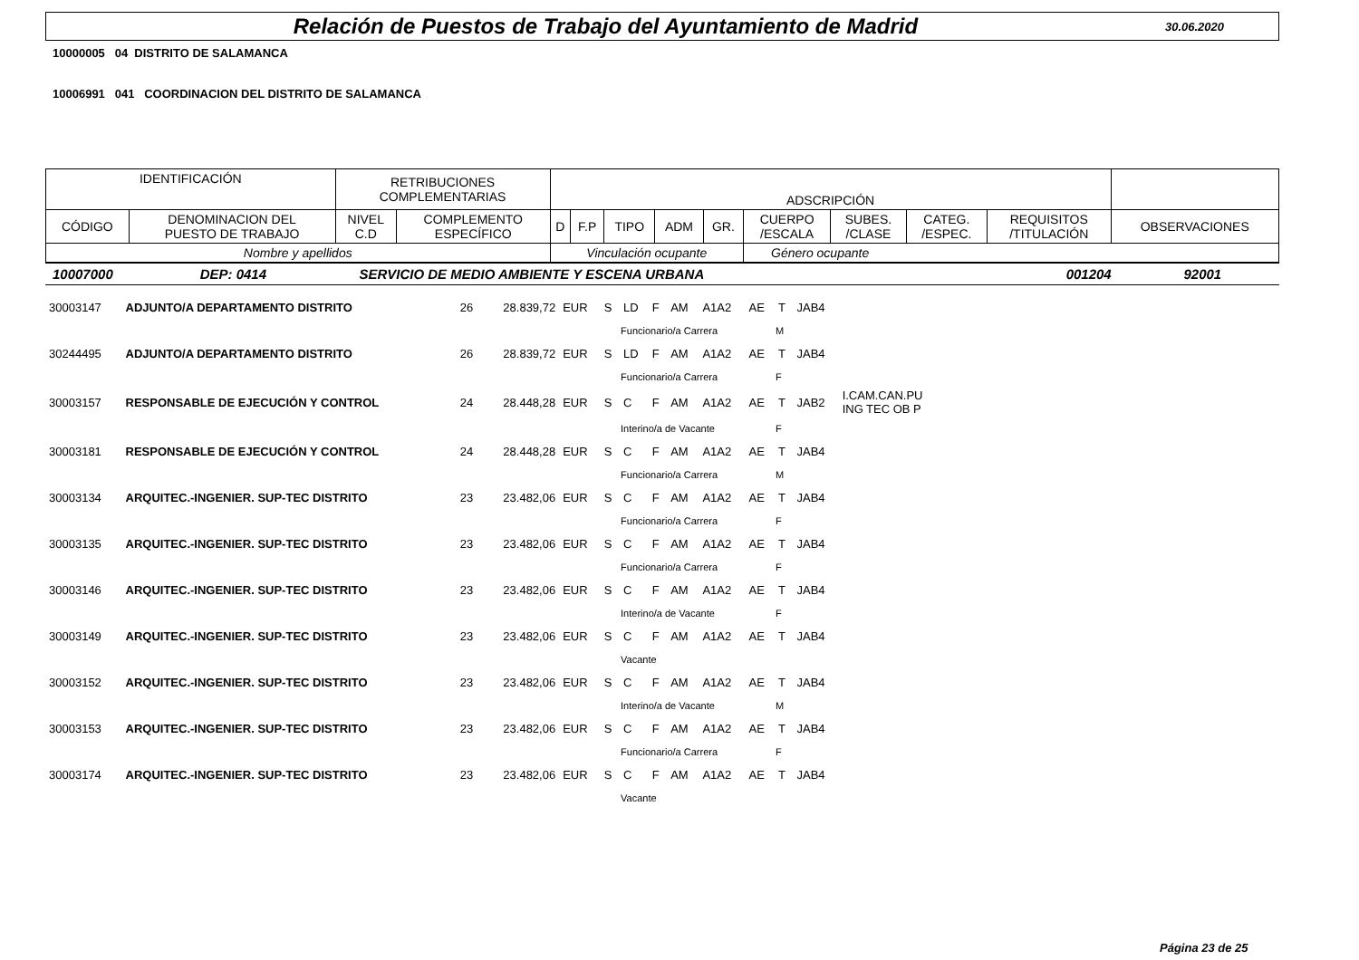Relación de Puestos de Trabajo del Ayuntamiento de Madrid
30.06.2020
10000005 04 DISTRITO DE SALAMANCA
10006991 041 COORDINACION DEL DISTRITO DE SALAMANCA
| IDENTIFICACIÓN | | RETRIBUCIONES COMPLEMENTARIAS | | ADSCRIPCIÓN | | | | | | | | | |
| CÓDIGO | DENOMINACION DEL PUESTO DE TRABAJO | NIVEL C.D | COMPLEMENTO ESPECÍFICO | D | F.P | TIPO | ADM | GR. | CUERPO /ESCALA | SUBES. /CLASE | CATEG. /ESPEC. | REQUISITOS /TITULACIÓN | OBSERVACIONES |
| Nombre y apellidos | | | | Vinculación ocupante | | | | | Género ocupante | | | | |
| 10007000 | DEP: 0414 | SERVICIO DE MEDIO AMBIENTE Y ESCENA URBANA | 001204 | 92001 |
| 30003147 | ADJUNTO/A DEPARTAMENTO DISTRITO | 26 | 28.839,72 | EUR | S | LD | F | AM | A1A2 | AE | T | JAB4 | |
| | | | | | | Funcionario/a Carrera | | | | | M | | |
| 30244495 | ADJUNTO/A DEPARTAMENTO DISTRITO | 26 | 28.839,72 | EUR | S | LD | F | AM | A1A2 | AE | T | JAB4 | |
| | | | | | | Funcionario/a Carrera | | | | | F | | |
| 30003157 | RESPONSABLE DE EJECUCIÓN Y CONTROL | 24 | 28.448,28 | EUR | S | C | F | AM | A1A2 | AE | T | JAB2 | I.CAM.CAN.PU ING TEC OB P |
| | | | | | | Interino/a de Vacante | | | | | F | | |
| 30003181 | RESPONSABLE DE EJECUCIÓN Y CONTROL | 24 | 28.448,28 | EUR | S | C | F | AM | A1A2 | AE | T | JAB4 | |
| | | | | | | Funcionario/a Carrera | | | | | M | | |
| 30003134 | ARQUITEC.-INGENIER. SUP-TEC DISTRITO | 23 | 23.482,06 | EUR | S | C | F | AM | A1A2 | AE | T | JAB4 | |
| | | | | | | Funcionario/a Carrera | | | | | F | | |
| 30003135 | ARQUITEC.-INGENIER. SUP-TEC DISTRITO | 23 | 23.482,06 | EUR | S | C | F | AM | A1A2 | AE | T | JAB4 | |
| | | | | | | Funcionario/a Carrera | | | | | F | | |
| 30003146 | ARQUITEC.-INGENIER. SUP-TEC DISTRITO | 23 | 23.482,06 | EUR | S | C | F | AM | A1A2 | AE | T | JAB4 | |
| | | | | | | Interino/a de Vacante | | | | | F | | |
| 30003149 | ARQUITEC.-INGENIER. SUP-TEC DISTRITO | 23 | 23.482,06 | EUR | S | C | F | AM | A1A2 | AE | T | JAB4 | |
| | | | | | | Vacante | | | | | | | |
| 30003152 | ARQUITEC.-INGENIER. SUP-TEC DISTRITO | 23 | 23.482,06 | EUR | S | C | F | AM | A1A2 | AE | T | JAB4 | |
| | | | | | | Interino/a de Vacante | | | | | M | | |
| 30003153 | ARQUITEC.-INGENIER. SUP-TEC DISTRITO | 23 | 23.482,06 | EUR | S | C | F | AM | A1A2 | AE | T | JAB4 | |
| | | | | | | Funcionario/a Carrera | | | | | F | | |
| 30003174 | ARQUITEC.-INGENIER. SUP-TEC DISTRITO | 23 | 23.482,06 | EUR | S | C | F | AM | A1A2 | AE | T | JAB4 | |
| | | | | | | Vacante | | | | | | | |
Página 23 de 25